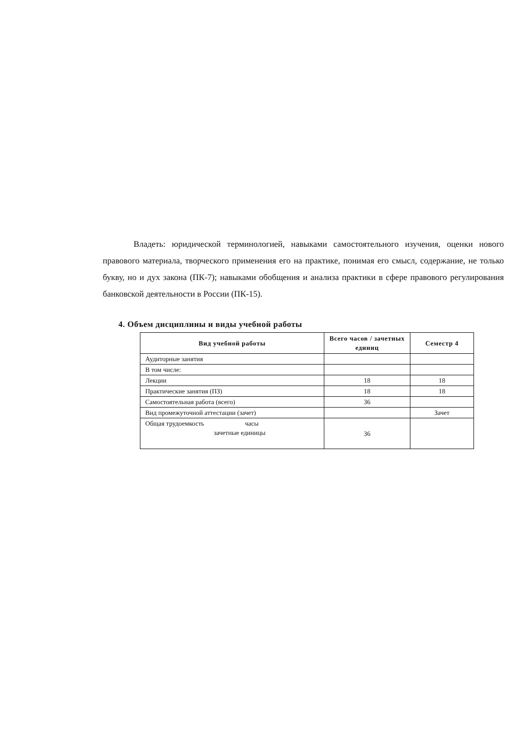Владеть: юридической терминологией, навыками самостоятельного изучения, оценки нового правового материала, творческого применения его на практике, понимая его смысл, содержание, не только букву, но и дух закона (ПК-7); навыками обобщения и анализа практики в сфере правового регулирования банковской деятельности в России (ПК-15).
4. Объем дисциплины и виды учебной работы
| Вид учебной работы | Всего часов / зачетных единиц | Семестр 4 |
| --- | --- | --- |
| Аудиторные занятия | | |
| В том числе: | | |
| Лекции | 18 | 18 |
| Практические занятия (ПЗ) | 18 | 18 |
| Самостоятельная работа (всего) | 36 | |
| Вид промежуточной аттестации (зачет) | | Зачет |
| Общая трудоемкость часы зачетные единицы | 36 | |